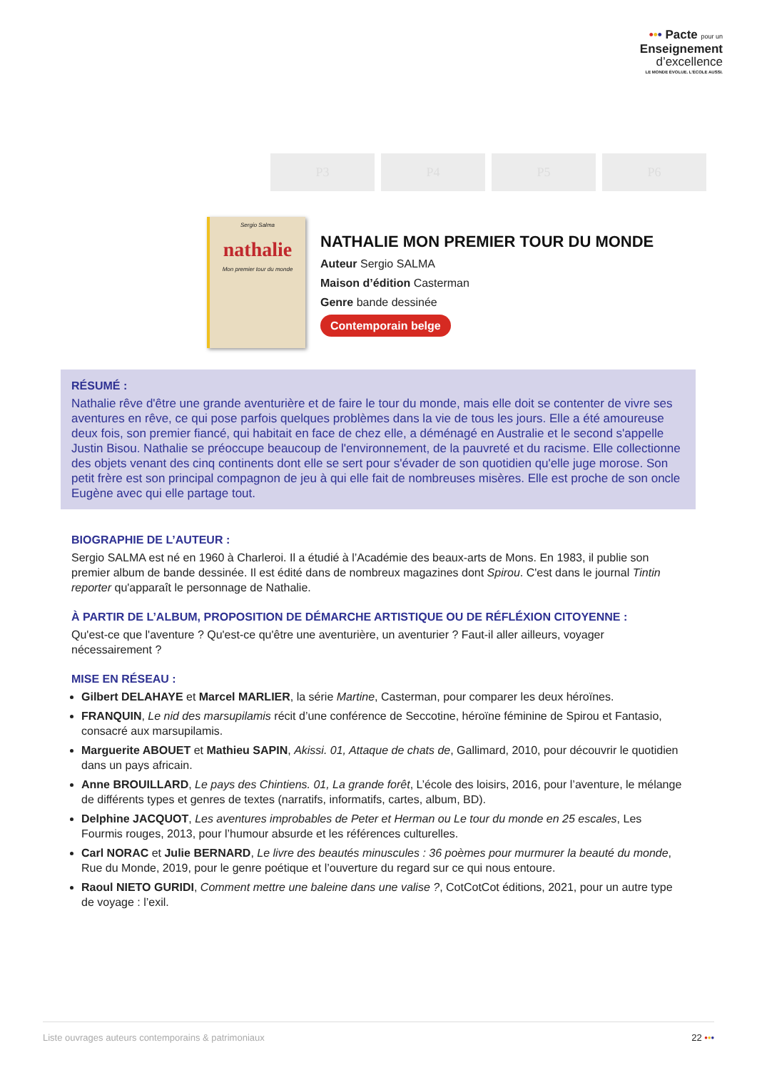••• Pacte pour un
Enseignement
d’excellence
LE MONDE ÉVOLUE. L’ÉCOLE AUSSI.
P3 P4 P5 P6
Sergio Salma
nathalie
Mon premier tour du monde
NATHALIE MON PREMIER TOUR DU MONDE
Auteur Sergio SALMA
Maison d’édition Casterman
Genre bande dessinée
Contemporain belge
RÉSUMÉ :
Nathalie rêve d'être une grande aventurière et de faire le tour du monde, mais elle doit se contenter de vivre ses aventures en rêve, ce qui pose parfois quelques problèmes dans la vie de tous les jours. Elle a été amoureuse deux fois, son premier fiancé, qui habitait en face de chez elle, a déménagé en Australie et le second s'appelle Justin Bisou. Nathalie se préoccupe beaucoup de l'environnement, de la pauvreté et du racisme. Elle collectionne des objets venant des cinq continents dont elle se sert pour s'évader de son quotidien qu'elle juge morose. Son petit frère est son principal compagnon de jeu à qui elle fait de nombreuses misères. Elle est proche de son oncle Eugène avec qui elle partage tout.
BIOGRAPHIE DE L’AUTEUR :
Sergio SALMA est né en 1960 à Charleroi. Il a étudié à l’Académie des beaux-arts de Mons. En 1983, il publie son premier album de bande dessinée. Il est édité dans de nombreux magazines dont Spirou. C'est dans le journal Tintin reporter qu'apparaît le personnage de Nathalie.
À PARTIR DE L’ALBUM, PROPOSITION DE DÉMARCHE ARTISTIQUE OU DE RÉFLÉXION CITOYENNE :
Qu'est-ce que l'aventure ? Qu'est-ce qu'être une aventurière, un aventurier ? Faut-il aller ailleurs, voyager nécessairement ?
MISE EN RÉSEAU :
Gilbert DELAHAYE et Marcel MARLIER, la série Martine, Casterman, pour comparer les deux héroïnes.
FRANQUIN, Le nid des marsupilamis récit d’une conférence de Seccotine, héroïne féminine de Spirou et Fantasio, consacré aux marsupilamis.
Marguerite ABOUET et Mathieu SAPIN, Akissi. 01, Attaque de chats de, Gallimard, 2010, pour découvrir le quotidien dans un pays africain.
Anne BROUILLARD, Le pays des Chintiens. 01, La grande forêt, L’école des loisirs, 2016, pour l’aventure, le mélange de différents types et genres de textes (narratifs, informatifs, cartes, album, BD).
Delphine JACQUOT, Les aventures improbables de Peter et Herman ou Le tour du monde en 25 escales, Les Fourmis rouges, 2013, pour l’humour absurde et les références culturelles.
Carl NORAC et Julie BERNARD, Le livre des beautés minuscules : 36 poèmes pour murmurer la beauté du monde, Rue du Monde, 2019, pour le genre poétique et l’ouverture du regard sur ce qui nous entoure.
Raoul NIETO GURIDI, Comment mettre une baleine dans une valise ?, CotCotCot éditions, 2021, pour un autre type de voyage : l’exil.
Liste ouvrages auteurs contemporains & patrimoniaux 22 •••